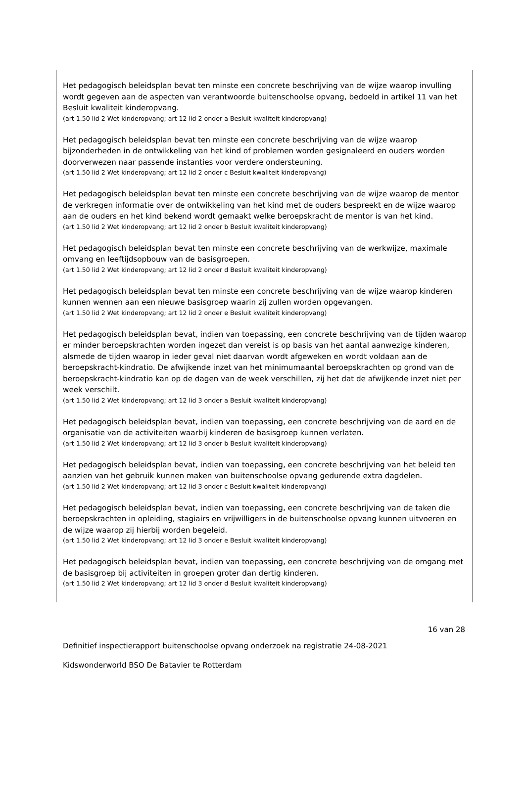Het pedagogisch beleidsplan bevat ten minste een concrete beschrijving van de wijze waarop invulling wordt gegeven aan de aspecten van verantwoorde buitenschoolse opvang, bedoeld in artikel 11 van het Besluit kwaliteit kinderopvang.
(art 1.50 lid 2 Wet kinderopvang; art 12 lid 2 onder a Besluit kwaliteit kinderopvang)
Het pedagogisch beleidsplan bevat ten minste een concrete beschrijving van de wijze waarop bijzonderheden in de ontwikkeling van het kind of problemen worden gesignaleerd en ouders worden doorverwezen naar passende instanties voor verdere ondersteuning.
(art 1.50 lid 2 Wet kinderopvang; art 12 lid 2 onder c Besluit kwaliteit kinderopvang)
Het pedagogisch beleidsplan bevat ten minste een concrete beschrijving van de wijze waarop de mentor de verkregen informatie over de ontwikkeling van het kind met de ouders bespreekt en de wijze waarop aan de ouders en het kind bekend wordt gemaakt welke beroepskracht de mentor is van het kind.
(art 1.50 lid 2 Wet kinderopvang; art 12 lid 2 onder b Besluit kwaliteit kinderopvang)
Het pedagogisch beleidsplan bevat ten minste een concrete beschrijving van de werkwijze, maximale omvang en leeftijdsopbouw van de basisgroepen.
(art 1.50 lid 2 Wet kinderopvang; art 12 lid 2 onder d Besluit kwaliteit kinderopvang)
Het pedagogisch beleidsplan bevat ten minste een concrete beschrijving van de wijze waarop kinderen kunnen wennen aan een nieuwe basisgroep waarin zij zullen worden opgevangen.
(art 1.50 lid 2 Wet kinderopvang; art 12 lid 2 onder e Besluit kwaliteit kinderopvang)
Het pedagogisch beleidsplan bevat, indien van toepassing, een concrete beschrijving van de tijden waarop er minder beroepskrachten worden ingezet dan vereist is op basis van het aantal aanwezige kinderen, alsmede de tijden waarop in ieder geval niet daarvan wordt afgeweken en wordt voldaan aan de beroepskracht-kindratio. De afwijkende inzet van het minimumaantal beroepskrachten op grond van de beroepskracht-kindratio kan op de dagen van de week verschillen, zij het dat de afwijkende inzet niet per week verschilt.
(art 1.50 lid 2 Wet kinderopvang; art 12 lid 3 onder a Besluit kwaliteit kinderopvang)
Het pedagogisch beleidsplan bevat, indien van toepassing, een concrete beschrijving van de aard en de organisatie van de activiteiten waarbij kinderen de basisgroep kunnen verlaten.
(art 1.50 lid 2 Wet kinderopvang; art 12 lid 3 onder b Besluit kwaliteit kinderopvang)
Het pedagogisch beleidsplan bevat, indien van toepassing, een concrete beschrijving van het beleid ten aanzien van het gebruik kunnen maken van buitenschoolse opvang gedurende extra dagdelen.
(art 1.50 lid 2 Wet kinderopvang; art 12 lid 3 onder c Besluit kwaliteit kinderopvang)
Het pedagogisch beleidsplan bevat, indien van toepassing, een concrete beschrijving van de taken die beroepskrachten in opleiding, stagiairs en vrijwilligers in de buitenschoolse opvang kunnen uitvoeren en de wijze waarop zij hierbij worden begeleid.
(art 1.50 lid 2 Wet kinderopvang; art 12 lid 3 onder e Besluit kwaliteit kinderopvang)
Het pedagogisch beleidsplan bevat, indien van toepassing, een concrete beschrijving van de omgang met de basisgroep bij activiteiten in groepen groter dan dertig kinderen.
(art 1.50 lid 2 Wet kinderopvang; art 12 lid 3 onder d Besluit kwaliteit kinderopvang)
16 van 28
Definitief inspectierapport buitenschoolse opvang onderzoek na registratie 24-08-2021
Kidswonderworld BSO De Batavier te Rotterdam